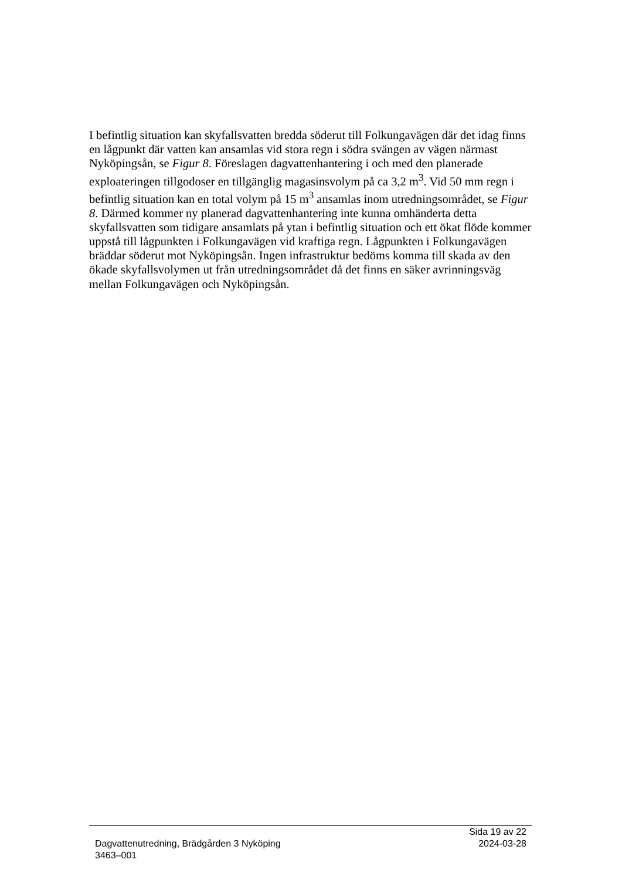I befintlig situation kan skyfallsvatten bredda söderut till Folkungavägen där det idag finns en lågpunkt där vatten kan ansamlas vid stora regn i södra svängen av vägen närmast Nyköpingsån, se Figur 8. Föreslagen dagvattenhantering i och med den planerade exploateringen tillgodoser en tillgänglig magasinsvolym på ca 3,2 m<sup>3</sup>. Vid 50 mm regn i befintlig situation kan en total volym på 15 m<sup>3</sup> ansamlas inom utredningsområdet, se Figur 8. Därmed kommer ny planerad dagvattenhantering inte kunna omhänderta detta skyfallsvatten som tidigare ansamlats på ytan i befintlig situation och ett ökat flöde kommer uppstå till lågpunkten i Folkungavägen vid kraftiga regn. Lågpunkten i Folkungavägen bräddar söderut mot Nyköpingsån. Ingen infrastruktur bedöms komma till skada av den ökade skyfallsvolymen ut från utredningsområdet då det finns en säker avrinningsväg mellan Folkungavägen och Nyköpingsån.
Sida 19 av 22
Dagvattenutredning, Brädgården 3 Nyköping 2024-03-28
3463–001